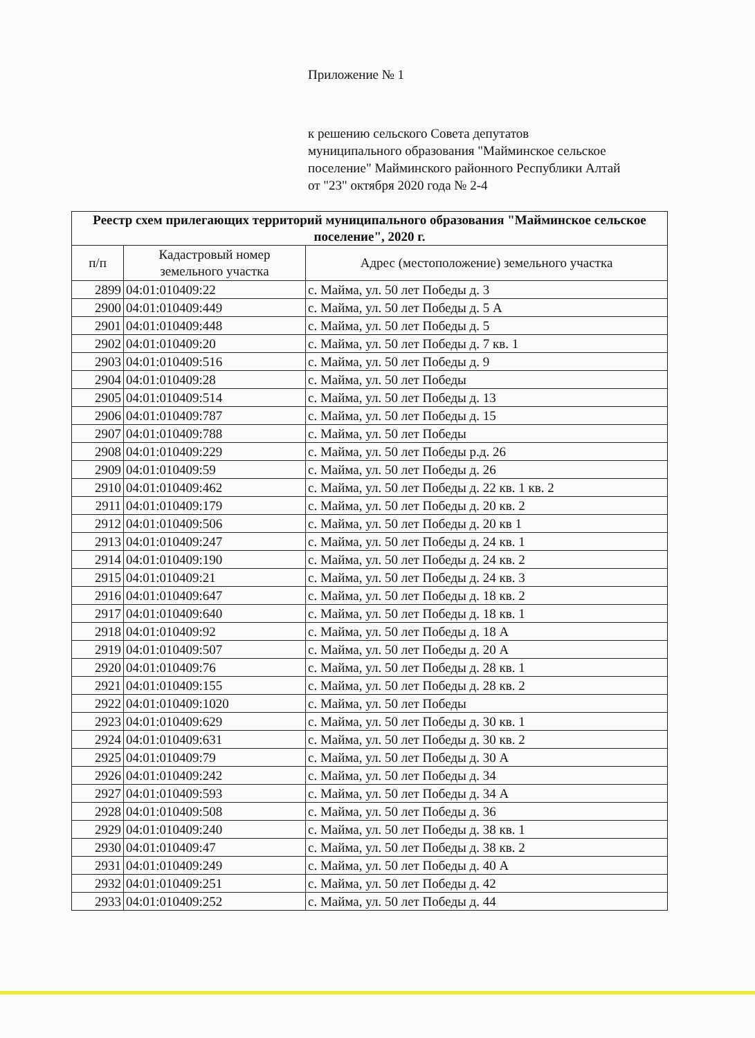Приложение № 1
к решению сельского Совета депутатов
муниципального образования "Майминское сельское
поселение" Майминского районного Республики Алтай
от "23" октября 2020 года № 2-4
| Реестр схем прилегающих территорий муниципального образования "Майминское сельское поселение", 2020 г. | | |
| --- | --- | --- |
| п/п | Кадастровый номер земельного участка | Адрес (местоположение) земельного участка |
| 2899 | 04:01:010409:22 | с. Майма, ул. 50 лет Победы д. 3 |
| 2900 | 04:01:010409:449 | с. Майма, ул. 50 лет Победы д. 5 А |
| 2901 | 04:01:010409:448 | с. Майма, ул. 50 лет Победы д. 5 |
| 2902 | 04:01:010409:20 | с. Майма, ул. 50 лет Победы д. 7 кв. 1 |
| 2903 | 04:01:010409:516 | с. Майма, ул. 50 лет Победы д. 9 |
| 2904 | 04:01:010409:28 | с. Майма, ул. 50 лет Победы |
| 2905 | 04:01:010409:514 | с. Майма, ул. 50 лет Победы д. 13 |
| 2906 | 04:01:010409:787 | с. Майма, ул. 50 лет Победы д. 15 |
| 2907 | 04:01:010409:788 | с. Майма, ул. 50 лет Победы |
| 2908 | 04:01:010409:229 | с. Майма, ул. 50 лет Победы р.д. 26 |
| 2909 | 04:01:010409:59 | с. Майма, ул. 50 лет Победы д. 26 |
| 2910 | 04:01:010409:462 | с. Майма, ул. 50 лет Победы д. 22 кв. 1 кв. 2 |
| 2911 | 04:01:010409:179 | с. Майма, ул. 50 лет Победы д. 20 кв. 2 |
| 2912 | 04:01:010409:506 | с. Майма, ул. 50 лет Победы д. 20 кв 1 |
| 2913 | 04:01:010409:247 | с. Майма, ул. 50 лет Победы д. 24 кв. 1 |
| 2914 | 04:01:010409:190 | с. Майма, ул. 50 лет Победы д. 24 кв. 2 |
| 2915 | 04:01:010409:21 | с. Майма, ул. 50 лет Победы д. 24 кв. 3 |
| 2916 | 04:01:010409:647 | с. Майма, ул. 50 лет Победы д. 18 кв. 2 |
| 2917 | 04:01:010409:640 | с. Майма, ул. 50 лет Победы д. 18 кв. 1 |
| 2918 | 04:01:010409:92 | с. Майма, ул. 50 лет Победы д. 18 А |
| 2919 | 04:01:010409:507 | с. Майма, ул. 50 лет Победы д. 20 А |
| 2920 | 04:01:010409:76 | с. Майма, ул. 50 лет Победы д. 28 кв. 1 |
| 2921 | 04:01:010409:155 | с. Майма, ул. 50 лет Победы д. 28 кв. 2 |
| 2922 | 04:01:010409:1020 | с. Майма, ул. 50 лет Победы |
| 2923 | 04:01:010409:629 | с. Майма, ул. 50 лет Победы д. 30 кв. 1 |
| 2924 | 04:01:010409:631 | с. Майма, ул. 50 лет Победы д. 30 кв. 2 |
| 2925 | 04:01:010409:79 | с. Майма, ул. 50 лет Победы д. 30 А |
| 2926 | 04:01:010409:242 | с. Майма, ул. 50 лет Победы д. 34 |
| 2927 | 04:01:010409:593 | с. Майма, ул. 50 лет Победы д. 34 А |
| 2928 | 04:01:010409:508 | с. Майма, ул. 50 лет Победы д. 36 |
| 2929 | 04:01:010409:240 | с. Майма, ул. 50 лет Победы д. 38 кв. 1 |
| 2930 | 04:01:010409:47 | с. Майма, ул. 50 лет Победы д. 38 кв. 2 |
| 2931 | 04:01:010409:249 | с. Майма, ул. 50 лет Победы д. 40 А |
| 2932 | 04:01:010409:251 | с. Майма, ул. 50 лет Победы д. 42 |
| 2933 | 04:01:010409:252 | с. Майма, ул. 50 лет Победы д. 44 |